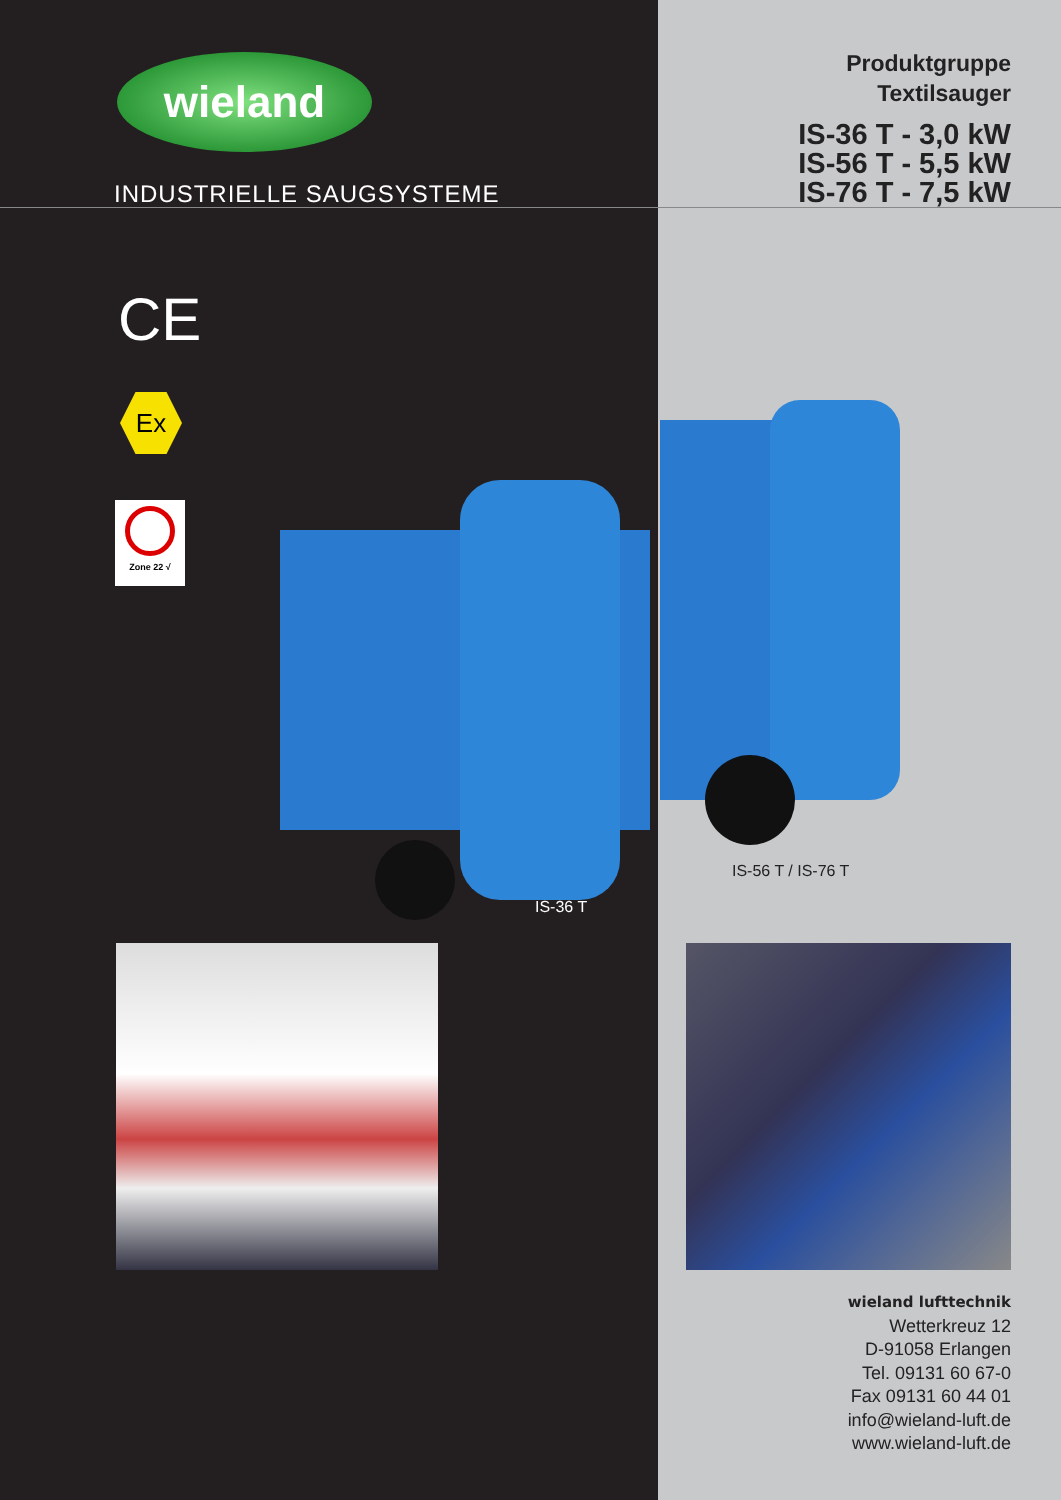wieland
INDUSTRIELLE SAUGSYSTEME
CE
Ex
Zone 22 √
IS-36 T
Produktgruppe
Textilsauger
IS-36 T - 3,0 kW
IS-56 T - 5,5 kW
IS-76 T - 7,5 kW
IS-56 T / IS-76 T
wieland lufttechnik
Wetterkreuz 12
D-91058 Erlangen
Tel. 09131 60 67-0
Fax 09131 60 44 01
info@wieland-luft.de
www.wieland-luft.de